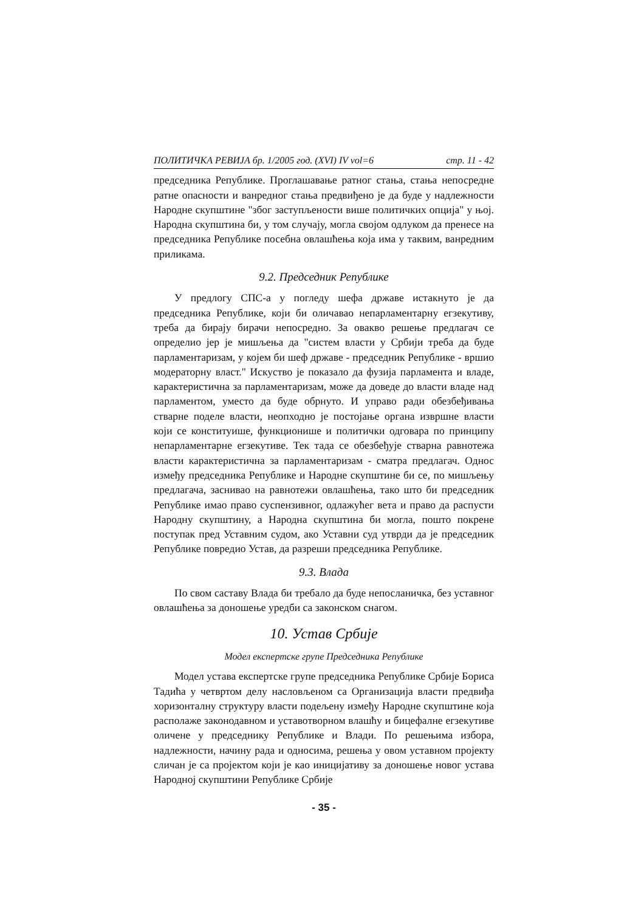ПОЛИТИЧКА РЕВИЈА бр. 1/2005 год. (XVI) IV vol=6 стр. 11 - 42
председника Републике. Проглашавање ратног стања, стања непосредне ратне опасности и ванредног стања предвиђено је да буде у надлежности Народне скупштине "због заступљености више политичких опција" у њој. Народна скупштина би, у том случају, могла својом одлуком да пренесе на председника Републике посебна овлашћења која има у таквим, ванредним приликама.
9.2. Председник Републике
У предлогу СПС-а у погледу шефа државе истакнуто је да председника Републике, који би оличавао непарламентарну егзекутиву, треба да бирају бирачи непосредно. За овакво решење предлагач се определио јер је мишљења да "систем власти у Србији треба да буде парламентаризам, у којем би шеф државе - председник Републике - вршио модераторну власт." Искуство је показало да фузија парламента и владе, карактеристична за парламентаризам, може да доведе до власти владе над парламентом, уместо да буде обрнуто. И управо ради обезбеђивања стварне поделе власти, неопходно је постојање органа извршне власти који се конституише, функционише и политички одговара по принципу непарламентарне егзекутиве. Тек тада се обезбеђује стварна равнотежа власти карактеристична за парламентаризам - сматра предлагач. Однос између председника Републике и Народне скупштине би се, по мишљењу предлагача, заснивао на равнотежи овлашћења, тако што би председник Републике имао право суспензивног, одлажућег вета и право да распусти Народну скупштину, а Народна скупштина би могла, пошто покрене поступак пред Уставним судом, ако Уставни суд утврди да је председник Републике повредио Устав, да разреши председника Републике.
9.3. Влада
По свом саставу Влада би требало да буде непосланичка, без уставног овлашћења за доношење уредби са законском снагом.
10. Устав Србије
Модел експертске групе Председника Републике
Модел устава експертске групе председника Републике Србије Бориса Тадића у четвртом делу насловљеном са Организација власти предвиђа хоризонталну структуру власти подељену између Народне скупштине која располаже законодавном и уставотворном влашћу и бицефалне егзекутиве оличене у председнику Републике и Влади. По решењима избора, надлежности, начину рада и односима, решења у овом уставном пројекту сличан је са пројектом који је као иницијативу за доношење новог устава Народној скупштини Републике Србије
- 35 -